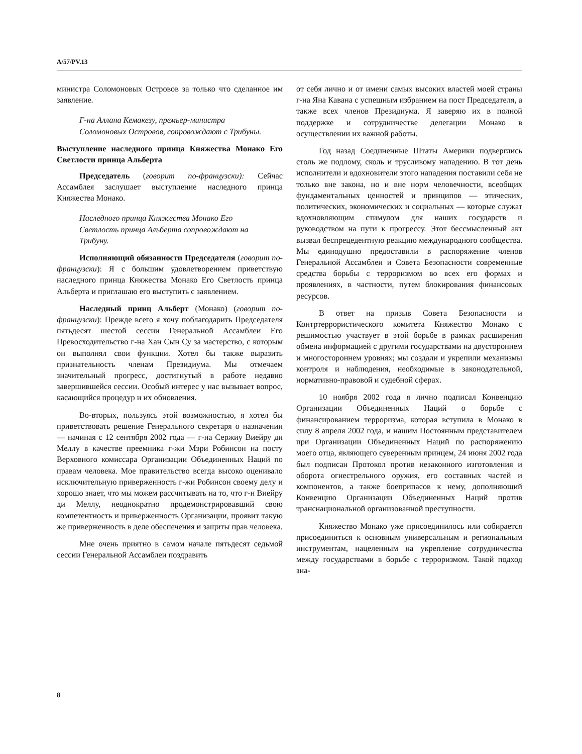A/57/PV.13
министра Соломоновых Островов за только что сделанное им заявление.
Г-на Аллана Кемакезу, премьер-министра Соломоновых Островов, сопровождают с Трибуны.
Выступление наследного принца Княжества Монако Его Светлости принца Альберта
Председатель (говорит по-французски): Сейчас Ассамблея заслушает выступление наследного принца Княжества Монако.
Наследного принца Княжества Монако Его Светлость принца Альберта сопровождают на Трибуну.
Исполняющий обязанности Председателя (говорит по-французски): Я с большим удовлетворением приветствую наследного принца Княжества Монако Его Светлость принца Альберта и приглашаю его выступить с заявлением.
Наследный принц Альберт (Монако) (говорит по-французски): Прежде всего я хочу поблагодарить Председателя пятьдесят шестой сессии Генеральной Ассамблеи Его Превосходительство г-на Хан Сын Су за мастерство, с которым он выполнял свои функции. Хотел бы также выразить признательность членам Президиума. Мы отмечаем значительный прогресс, достигнутый в работе недавно завершившейся сессии. Особый интерес у нас вызывает вопрос, касающийся процедур и их обновления.
Во-вторых, пользуясь этой возможностью, я хотел бы приветствовать решение Генерального секретаря о назначении — начиная с 12 сентября 2002 года — г-на Сержиу Виейру ди Меллу в качестве преемника г-жи Мэри Робинсон на посту Верховного комиссара Организации Объединенных Наций по правам человека. Мое правительство всегда высоко оценивало исключительную приверженность г-жи Робинсон своему делу и хорошо знает, что мы можем рассчитывать на то, что г-н Виейру ди Меллу, неоднократно продемонстрировавший свою компетентность и приверженность Организации, проявит такую же приверженность в деле обеспечения и защиты прав человека.
Мне очень приятно в самом начале пятьдесят седьмой сессии Генеральной Ассамблеи поздравить
от себя лично и от имени самых высоких властей моей страны г-на Яна Кавана с успешным избранием на пост Председателя, а также всех членов Президиума. Я заверяю их в полной поддержке и сотрудничестве делегации Монако в осуществлении их важной работы.
Год назад Соединенные Штаты Америки подверглись столь же подлому, сколь и трусливому нападению. В тот день исполнители и вдохновители этого нападения поставили себя не только вне закона, но и вне норм человечности, всеобщих фундаментальных ценностей и принципов — этических, политических, экономических и социальных — которые служат вдохновляющим стимулом для наших государств и руководством на пути к прогрессу. Этот бессмысленный акт вызвал беспрецедентную реакцию международного сообщества. Мы единодушно предоставили в распоряжение членов Генеральной Ассамблеи и Совета Безопасности современные средства борьбы с терроризмом во всех его формах и проявлениях, в частности, путем блокирования финансовых ресурсов.
В ответ на призыв Совета Безопасности и Контртеррористического комитета Княжество Монако с решимостью участвует в этой борьбе в рамках расширения обмена информацией с другими государствами на двустороннем и многостороннем уровнях; мы создали и укрепили механизмы контроля и наблюдения, необходимые в законодательной, нормативно-правовой и судебной сферах.
10 ноября 2002 года я лично подписал Конвенцию Организации Объединенных Наций о борьбе с финансированием терроризма, которая вступила в Монако в силу 8 апреля 2002 года, и нашим Постоянным представителем при Организации Объединенных Наций по распоряжению моего отца, являющего суверенным принцем, 24 июня 2002 года был подписан Протокол против незаконного изготовления и оборота огнестрельного оружия, его составных частей и компонентов, а также боеприпасов к нему, дополняющий Конвенцию Организации Объединенных Наций против транснациональной организованной преступности.
Княжество Монако уже присоединилось или собирается присоединиться к основным универсальным и региональным инструментам, нацеленным на укрепление сотрудничества между государствами в борьбе с терроризмом. Такой подход зна-
8